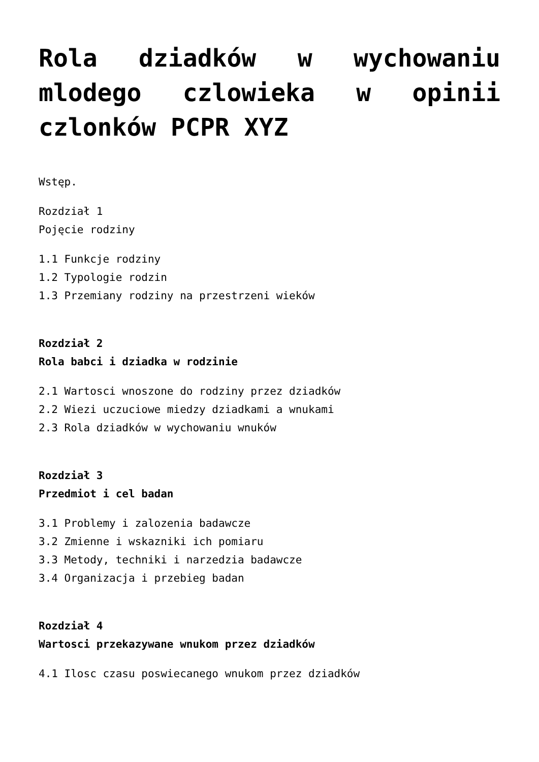Rola dziadków w wychowaniu mlodego czlowieka w opinii czlonków PCPR XYZ
Wstęp.
Rozdział 1
Pojęcie rodziny
1.1 Funkcje rodziny
1.2 Typologie rodzin
1.3 Przemiany rodziny na przestrzeni wieków
Rozdział 2
Rola babci i dziadka w rodzinie
2.1 Wartosci wnoszone do rodziny przez dziadków
2.2 Wiezi uczuciowe miedzy dziadkami a wnukami
2.3 Rola dziadków w wychowaniu wnuków
Rozdział 3
Przedmiot i cel badan
3.1 Problemy i zalozenia badawcze
3.2 Zmienne i wskazniki ich pomiaru
3.3 Metody, techniki i narzedzia badawcze
3.4 Organizacja i przebieg badan
Rozdział 4
Wartosci przekazywane wnukom przez dziadków
4.1 Ilosc czasu poswiecanego wnukom przez dziadków